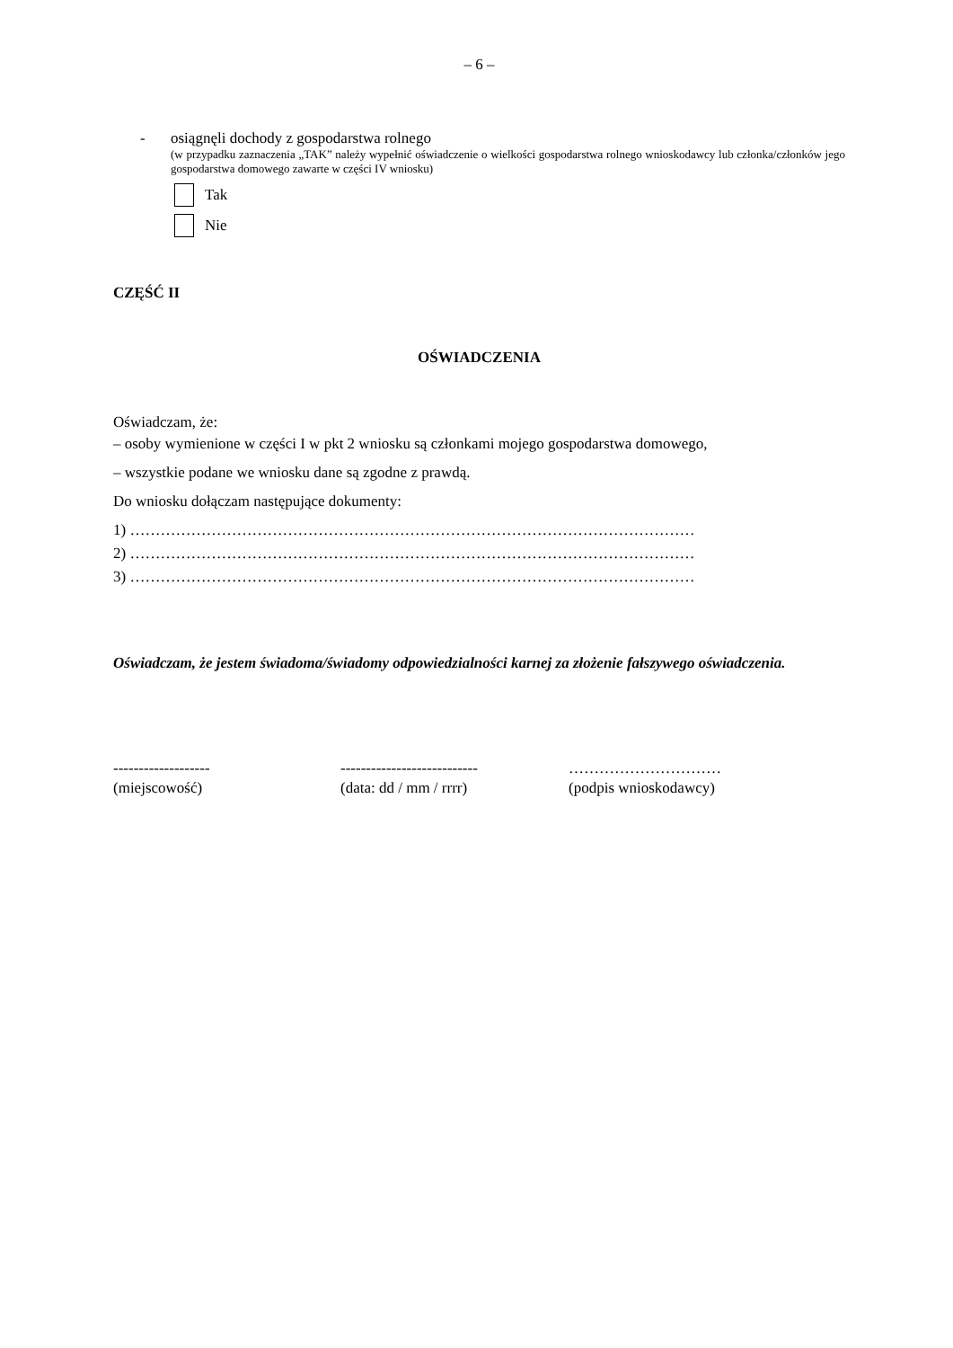– 6 –
- osiągnęli dochody z gospodarstwa rolnego
(w przypadku zaznaczenia „TAK” należy wypełnić oświadczenie o wielkości gospodarstwa rolnego wnioskodawcy lub członka/członków jego gospodarstwa domowego zawarte w części IV wniosku)
Tak
Nie
CZĘŚĆ II
OŚWIADCZENIA
Oświadczam, że:
– osoby wymienione w części I w pkt 2 wniosku są członkami mojego gospodarstwa domowego,
– wszystkie podane we wniosku dane są zgodne z prawdą.
Do wniosku dołączam następujące dokumenty:
1) …………………………………………………………………………………………………
2) …………………………………………………………………………………………………
3) …………………………………………………………………………………………………
Oświadczam, że jestem świadoma/świadomy odpowiedzialności karnej za złożenie fałszywego oświadczenia.
-------------------
(miejscowość)
---------------------------
(data: dd / mm / rrrr)
…………………………
(podpis wnioskodawcy)